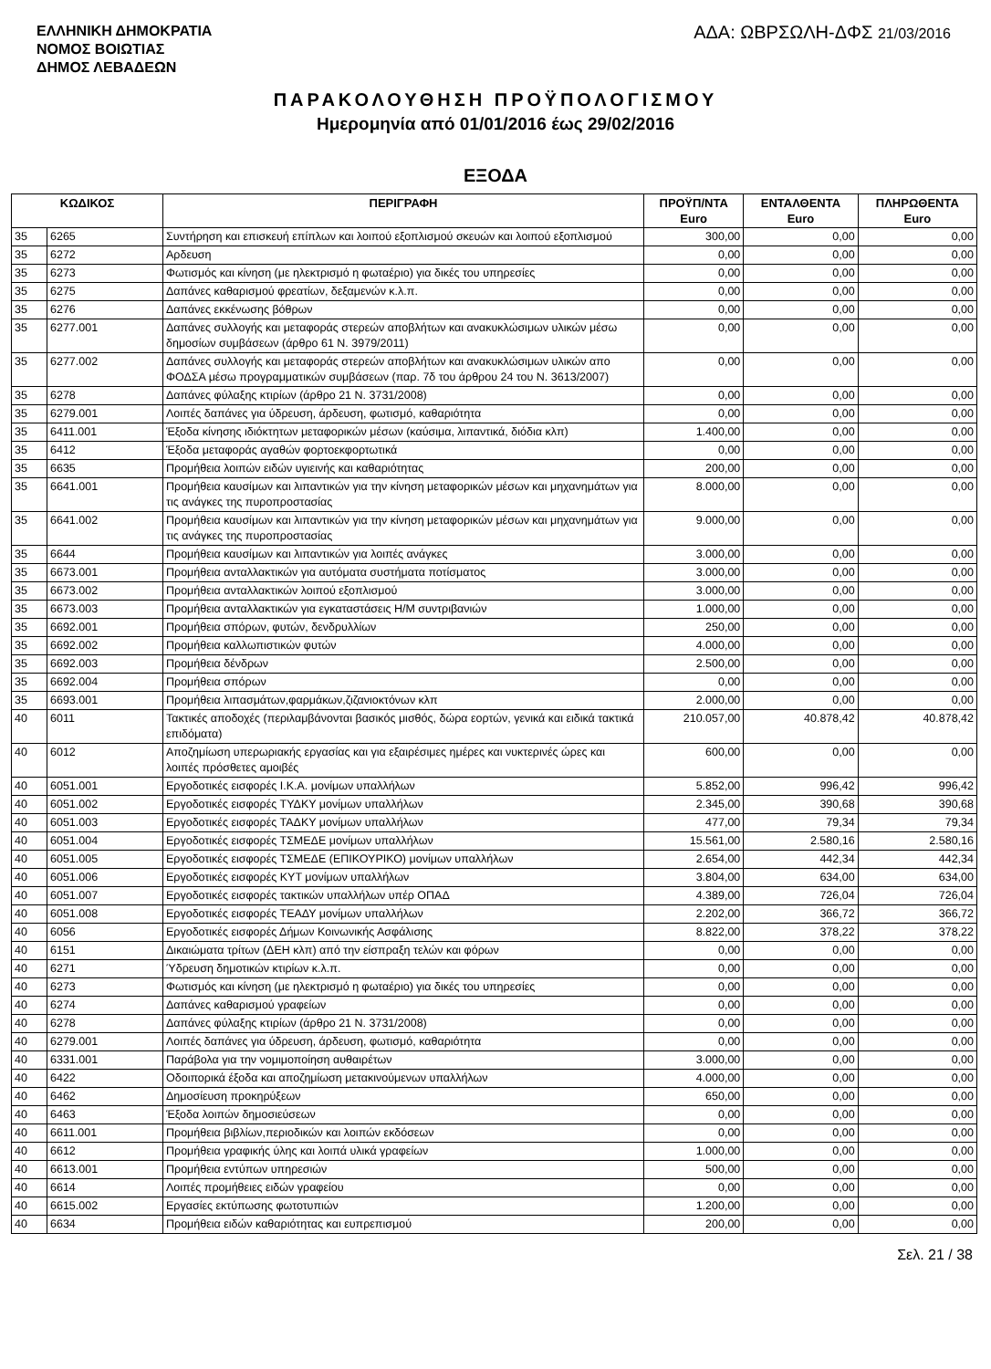ΕΛΛΗΝΙΚΗ ΔΗΜΟΚΡΑΤΙΑ
ΝΟΜΟΣ ΒΟΙΩΤΙΑΣ
ΔΗΜΟΣ ΛΕΒΑΔΕΩΝ
ΑΔΑ: ΩΒΡΣΩΛΗ-ΔΦΣ 21/03/2016
ΠΑΡΑΚΟΛΟΥΘΗΣΗ ΠΡΟΫΠΟΛΟΓΙΣΜΟΥ
Ημερομηνία από 01/01/2016 έως 29/02/2016
ΕΞΟΔΑ
| ΚΩΔΙΚΟΣ | | ΠΕΡΙΓΡΑΦΗ | ΠΡΟΫΠ/ΝΤΑ Euro | ΕΝΤΑΛΘΕΝΤΑ Euro | ΠΛΗΡΩΘΕΝΤΑ Euro |
| --- | --- | --- | --- | --- | --- |
| 35 | 6265 | Συντήρηση και επισκευή επίπλων και λοιπού εξοπλισμού σκευών και λοιπού εξοπλισμού | 300,00 | 0,00 | 0,00 |
| 35 | 6272 | Αρδευση | 0,00 | 0,00 | 0,00 |
| 35 | 6273 | Φωτισμός και κίνηση (με ηλεκτρισμό η φωταέριο) για δικές του υπηρεσίες | 0,00 | 0,00 | 0,00 |
| 35 | 6275 | Δαπάνες καθαρισμού φρεατίων, δεξαμενών κ.λ.π. | 0,00 | 0,00 | 0,00 |
| 35 | 6276 | Δαπάνες εκκένωσης βόθρων | 0,00 | 0,00 | 0,00 |
| 35 | 6277.001 | Δαπάνες συλλογής και μεταφοράς στερεών αποβλήτων και ανακυκλώσιμων υλικών μέσω δημοσίων συμβάσεων (άρθρο 61 Ν. 3979/2011) | 0,00 | 0,00 | 0,00 |
| 35 | 6277.002 | Δαπάνες συλλογής και μεταφοράς στερεών αποβλήτων και ανακυκλώσιμων υλικών απο ΦΟΔΣΑ μέσω προγραμματικών συμβάσεων (παρ. 7δ του άρθρου 24 του Ν. 3613/2007) | 0,00 | 0,00 | 0,00 |
| 35 | 6278 | Δαπάνες φύλαξης κτιρίων (άρθρο 21 Ν. 3731/2008) | 0,00 | 0,00 | 0,00 |
| 35 | 6279.001 | Λοιπές δαπάνες για ύδρευση, άρδευση, φωτισμό, καθαριότητα | 0,00 | 0,00 | 0,00 |
| 35 | 6411.001 | Έξοδα κίνησης ιδιόκτητων μεταφορικών μέσων (καύσιμα, λιπαντικά, διόδια κλπ) | 1.400,00 | 0,00 | 0,00 |
| 35 | 6412 | Έξοδα μεταφοράς αγαθών φορτοεκφορτωτικά | 0,00 | 0,00 | 0,00 |
| 35 | 6635 | Προμήθεια λοιπών ειδών υγιεινής και καθαριότητας | 200,00 | 0,00 | 0,00 |
| 35 | 6641.001 | Προμήθεια καυσίμων και λιπαντικών για την κίνηση μεταφορικών μέσων και μηχανημάτων για τις ανάγκες της πυροπροστασίας | 8.000,00 | 0,00 | 0,00 |
| 35 | 6641.002 | Προμήθεια καυσίμων και λιπαντικών για την κίνηση μεταφορικών μέσων και μηχανημάτων για τις ανάγκες της πυροπροστασίας | 9.000,00 | 0,00 | 0,00 |
| 35 | 6644 | Προμήθεια καυσίμων και λιπαντικών για λοιπές ανάγκες | 3.000,00 | 0,00 | 0,00 |
| 35 | 6673.001 | Προμήθεια ανταλλακτικών για αυτόματα συστήματα ποτίσματος | 3.000,00 | 0,00 | 0,00 |
| 35 | 6673.002 | Προμήθεια ανταλλακτικών λοιπού εξοπλισμού | 3.000,00 | 0,00 | 0,00 |
| 35 | 6673.003 | Προμήθεια ανταλλακτικών για εγκαταστάσεις Η/Μ συντριβανιών | 1.000,00 | 0,00 | 0,00 |
| 35 | 6692.001 | Προμήθεια σπόρων, φυτών, δενδρυλλίων | 250,00 | 0,00 | 0,00 |
| 35 | 6692.002 | Προμήθεια καλλωπιστικών φυτών | 4.000,00 | 0,00 | 0,00 |
| 35 | 6692.003 | Προμήθεια δένδρων | 2.500,00 | 0,00 | 0,00 |
| 35 | 6692.004 | Προμήθεια σπόρων | 0,00 | 0,00 | 0,00 |
| 35 | 6693.001 | Προμήθεια λιπασμάτων,φαρμάκων,ζιζανιοκτόνων κλπ | 2.000,00 | 0,00 | 0,00 |
| 40 | 6011 | Τακτικές αποδοχές (περιλαμβάνονται βασικός μισθός, δώρα εορτών, γενικά και ειδικά τακτικά επιδόματα) | 210.057,00 | 40.878,42 | 40.878,42 |
| 40 | 6012 | Αποζημίωση υπερωριακής εργασίας και για εξαιρέσιμες ημέρες και νυκτερινές ώρες και λοιπές πρόσθετες αμοιβές | 600,00 | 0,00 | 0,00 |
| 40 | 6051.001 | Εργοδοτικές εισφορές Ι.Κ.Α. μονίμων υπαλλήλων | 5.852,00 | 996,42 | 996,42 |
| 40 | 6051.002 | Εργοδοτικές εισφορές ΤΥΔΚΥ μονίμων υπαλλήλων | 2.345,00 | 390,68 | 390,68 |
| 40 | 6051.003 | Εργοδοτικές εισφορές ΤΑΔΚΥ μονίμων υπαλλήλων | 477,00 | 79,34 | 79,34 |
| 40 | 6051.004 | Εργοδοτικές εισφορές ΤΣΜΕΔΕ μονίμων υπαλλήλων | 15.561,00 | 2.580,16 | 2.580,16 |
| 40 | 6051.005 | Εργοδοτικές εισφορές ΤΣΜΕΔΕ (ΕΠΙΚΟΥΡΙΚΟ) μονίμων υπαλλήλων | 2.654,00 | 442,34 | 442,34 |
| 40 | 6051.006 | Εργοδοτικές εισφορές ΚΥΤ μονίμων υπαλλήλων | 3.804,00 | 634,00 | 634,00 |
| 40 | 6051.007 | Εργοδοτικές εισφορές τακτικών υπαλλήλων υπέρ ΟΠΑΔ | 4.389,00 | 726,04 | 726,04 |
| 40 | 6051.008 | Εργοδοτικές εισφορές ΤΕΑΔΥ μονίμων υπαλλήλων | 2.202,00 | 366,72 | 366,72 |
| 40 | 6056 | Εργοδοτικές εισφορές Δήμων Κοινωνικής Ασφάλισης | 8.822,00 | 378,22 | 378,22 |
| 40 | 6151 | Δικαιώματα τρίτων (ΔΕΗ κλπ) από την είσπραξη τελών και φόρων | 0,00 | 0,00 | 0,00 |
| 40 | 6271 | Ύδρευση δημοτικών κτιρίων κ.λ.π. | 0,00 | 0,00 | 0,00 |
| 40 | 6273 | Φωτισμός και κίνηση (με ηλεκτρισμό η φωταέριο) για δικές του υπηρεσίες | 0,00 | 0,00 | 0,00 |
| 40 | 6274 | Δαπάνες καθαρισμού γραφείων | 0,00 | 0,00 | 0,00 |
| 40 | 6278 | Δαπάνες φύλαξης κτιρίων (άρθρο 21 Ν. 3731/2008) | 0,00 | 0,00 | 0,00 |
| 40 | 6279.001 | Λοιπές δαπάνες για ύδρευση, άρδευση, φωτισμό, καθαριότητα | 0,00 | 0,00 | 0,00 |
| 40 | 6331.001 | Παράβολα για την νομιμοποίηση αυθαιρέτων | 3.000,00 | 0,00 | 0,00 |
| 40 | 6422 | Οδοιπορικά έξοδα και αποζημίωση μετακινούμενων υπαλλήλων | 4.000,00 | 0,00 | 0,00 |
| 40 | 6462 | Δημοσίευση προκηρύξεων | 650,00 | 0,00 | 0,00 |
| 40 | 6463 | Έξοδα λοιπών δημοσιεύσεων | 0,00 | 0,00 | 0,00 |
| 40 | 6611.001 | Προμήθεια βιβλίων,περιοδικών και λοιπών εκδόσεων | 0,00 | 0,00 | 0,00 |
| 40 | 6612 | Προμήθεια γραφικής ύλης και λοιπά υλικά γραφείων | 1.000,00 | 0,00 | 0,00 |
| 40 | 6613.001 | Προμήθεια εντύπων υπηρεσιών | 500,00 | 0,00 | 0,00 |
| 40 | 6614 | Λοιπές προμήθειες ειδών γραφείου | 0,00 | 0,00 | 0,00 |
| 40 | 6615.002 | Εργασίες εκτύπωσης φωτοτυπιών | 1.200,00 | 0,00 | 0,00 |
| 40 | 6634 | Προμήθεια ειδών καθαριότητας και ευπρεπισμού | 200,00 | 0,00 | 0,00 |
Σελ. 21 / 38